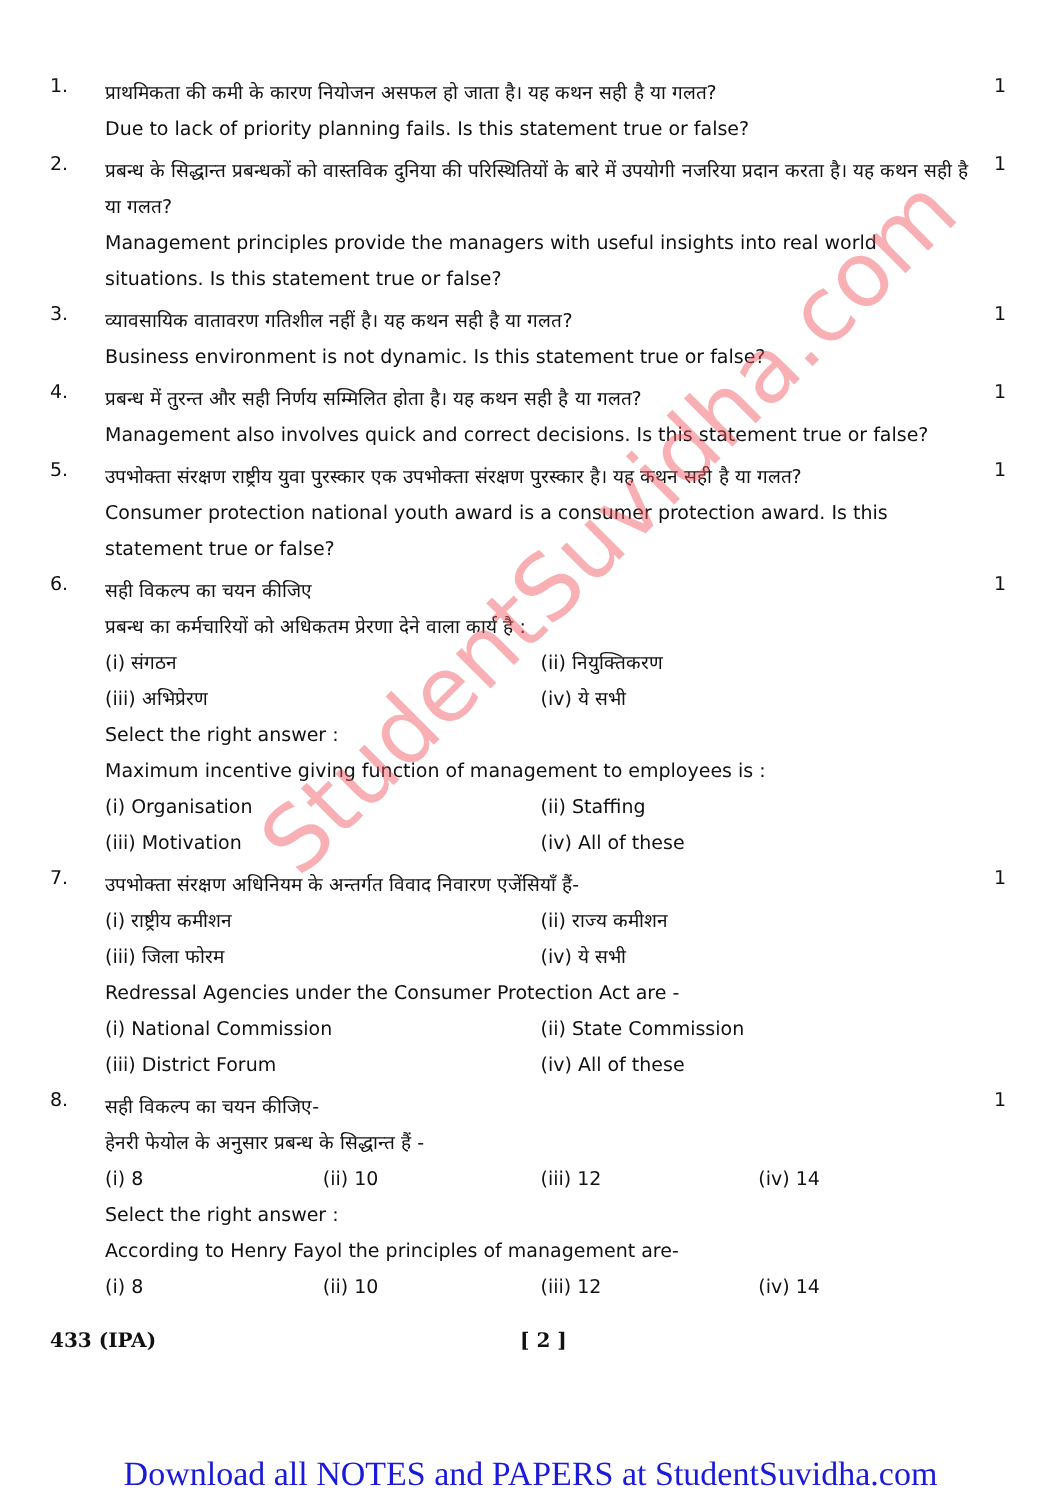1.
प्राथमिकता की कमी के कारण नियोजन असफल हो जाता है। यह कथन सही है या गलत?
Due to lack of priority planning fails. Is this statement true or false?
1
2.
प्रबन्ध के सिद्धान्त प्रबन्धकों को वास्तविक दुनिया की परिस्थितियों के बारे में उपयोगी नजरिया प्रदान करता है। यह कथन सही है या गलत?
Management principles provide the managers with useful insights into real world situations. Is this statement true or false?
1
3.
व्यावसायिक वातावरण गतिशील नहीं है। यह कथन सही है या गलत?
Business environment is not dynamic. Is this statement true or false?
1
4.
प्रबन्ध में तुरन्त और सही निर्णय सम्मिलित होता है। यह कथन सही है या गलत?
Management also involves quick and correct decisions. Is this statement true or false?
1
5.
उपभोक्ता संरक्षण राष्ट्रीय युवा पुरस्कार एक उपभोक्ता संरक्षण पुरस्कार है। यह कथन सही है या गलत?
Consumer protection national youth award is a consumer protection award. Is this statement true or false?
1
6.
सही विकल्प का चयन कीजिए
प्रबन्ध का कर्मचारियों को अधिकतम प्रेरणा देने वाला कार्य है :
(i) संगठन (ii) नियुक्तिकरण
(iii) अभिप्रेरण (iv) ये सभी
Select the right answer :
Maximum incentive giving function of management to employees is :
(i) Organisation (ii) Staffing
(iii) Motivation (iv) All of these
1
7.
उपभोक्ता संरक्षण अधिनियम के अन्तर्गत विवाद निवारण एजेंसियाँ हैं-
(i) राष्ट्रीय कमीशन (ii) राज्य कमीशन
(iii) जिला फोरम (iv) ये सभी
Redressal Agencies under the Consumer Protection Act are -
(i) National Commission (ii) State Commission
(iii) District Forum (iv) All of these
1
8.
सही विकल्प का चयन कीजिए-
हेनरी फेयोल के अनुसार प्रबन्ध के सिद्धान्त हैं -
(i) 8 (ii) 10 (iii) 12 (iv) 14
Select the right answer :
According to Henry Fayol the principles of management are-
(i) 8 (ii) 10 (iii) 12 (iv) 14
1
433 (IPA) [ 2 ]
StudentSuvidha.com
Download all NOTES and PAPERS at StudentSuvidha.com